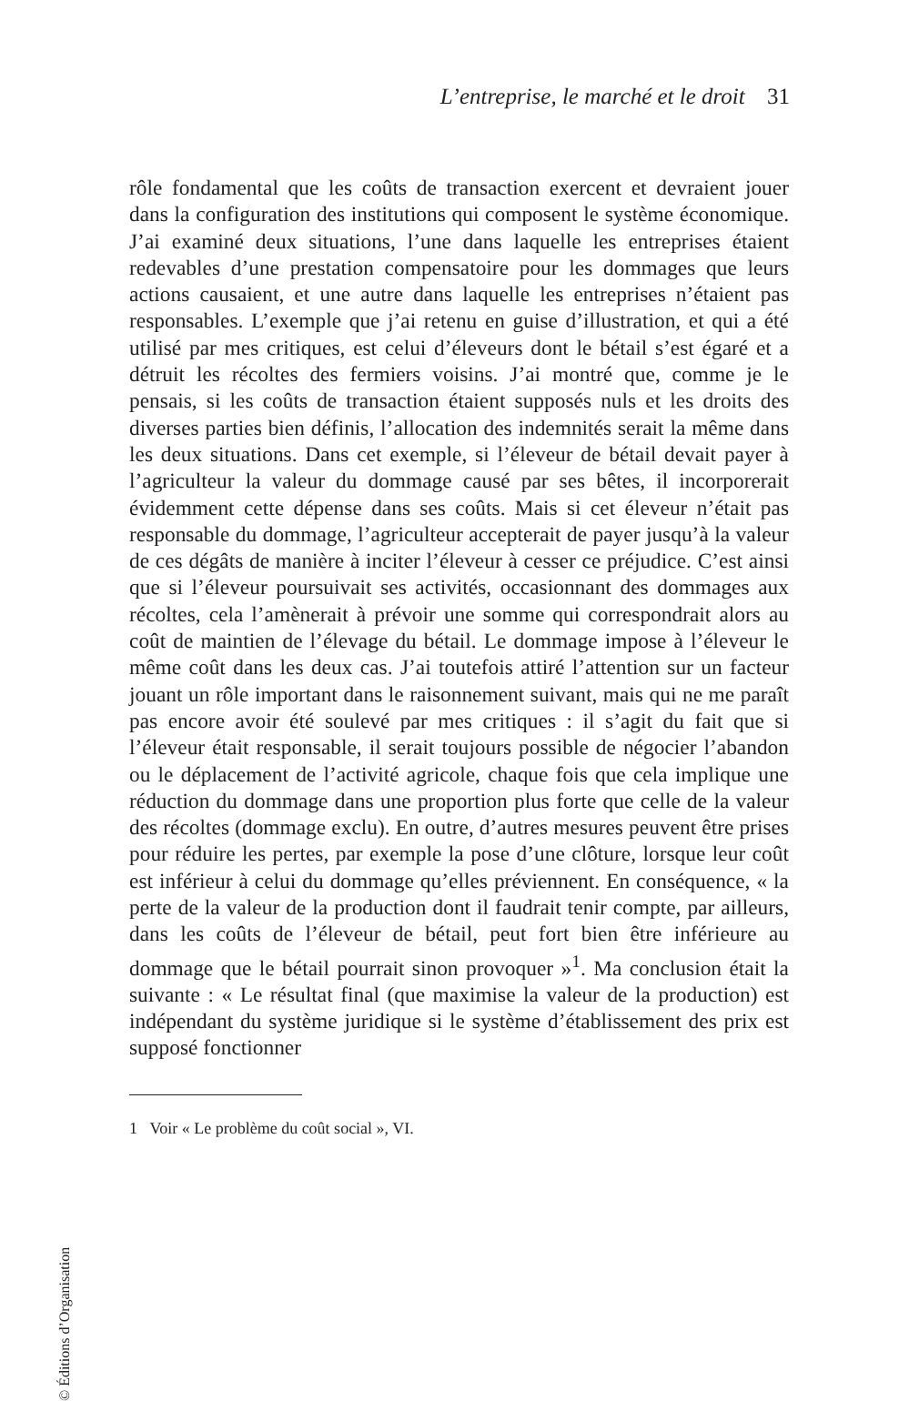L’entreprise, le marché et le droit 31
rôle fondamental que les coûts de transaction exercent et devraient jouer dans la configuration des institutions qui composent le système économique. J’ai examiné deux situations, l’une dans laquelle les entreprises étaient redevables d’une prestation compensatoire pour les dommages que leurs actions causaient, et une autre dans laquelle les entreprises n’étaient pas responsables. L’exemple que j’ai retenu en guise d’illustration, et qui a été utilisé par mes critiques, est celui d’éleveurs dont le bétail s’est égaré et a détruit les récoltes des fermiers voisins. J’ai montré que, comme je le pensais, si les coûts de transaction étaient supposés nuls et les droits des diverses parties bien définis, l’allocation des indemnités serait la même dans les deux situations. Dans cet exemple, si l’éleveur de bétail devait payer à l’agriculteur la valeur du dommage causé par ses bêtes, il incorporerait évidemment cette dépense dans ses coûts. Mais si cet éleveur n’était pas responsable du dommage, l’agriculteur accepterait de payer jusqu’à la valeur de ces dégâts de manière à inciter l’éleveur à cesser ce préjudice. C’est ainsi que si l’éleveur poursuivait ses activités, occasionnant des dommages aux récoltes, cela l’amènerait à prévoir une somme qui correspondrait alors au coût de maintien de l’élevage du bétail. Le dommage impose à l’éleveur le même coût dans les deux cas. J’ai toutefois attiré l’attention sur un facteur jouant un rôle important dans le raisonnement suivant, mais qui ne me paraît pas encore avoir été soulevé par mes critiques : il s’agit du fait que si l’éleveur était responsable, il serait toujours possible de négocier l’abandon ou le déplacement de l’activité agricole, chaque fois que cela implique une réduction du dommage dans une proportion plus forte que celle de la valeur des récoltes (dommage exclu). En outre, d’autres mesures peuvent être prises pour réduire les pertes, par exemple la pose d’une clôture, lorsque leur coût est inférieur à celui du dommage qu’elles préviennent. En conséquence, « la perte de la valeur de la production dont il faudrait tenir compte, par ailleurs, dans les coûts de l’éleveur de bétail, peut fort bien être inférieure au dommage que le bétail pourrait sinon provoquer »<sup>1</sup>. Ma conclusion était la suivante : « Le résultat final (que maximise la valeur de la production) est indépendant du système juridique si le système d’établissement des prix est supposé fonctionner
1 Voir « Le problème du coût social », VI.
© Éditions d’Organisation